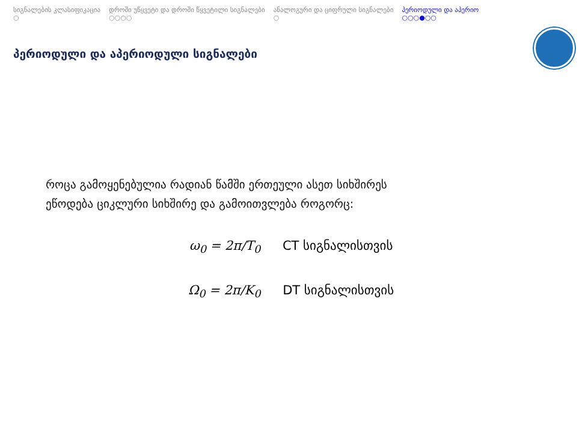სიგნალების კლასიფიკაცია
○
დროში უწყვეტი და დროში წყვეტილი სიგნალები
○○○○
ანალოგური და ციფრული სიგნალები
○
პერიოდული და აპერიო
○○○●○○
პერიოდული და აპერიოდული სიგნალები
როცა გამოყენებულია რადიან წამში ერთეული ასეთ სიხშირეს
ეწოდება ციკლური სიხშირე და გამოითვლება როგორც:
ω<sub>0</sub> = 2π/T<sub>0</sub> CT სიგნალისთვის
Ω<sub>0</sub> = 2π/K<sub>0</sub> DT სიგნალისთვის